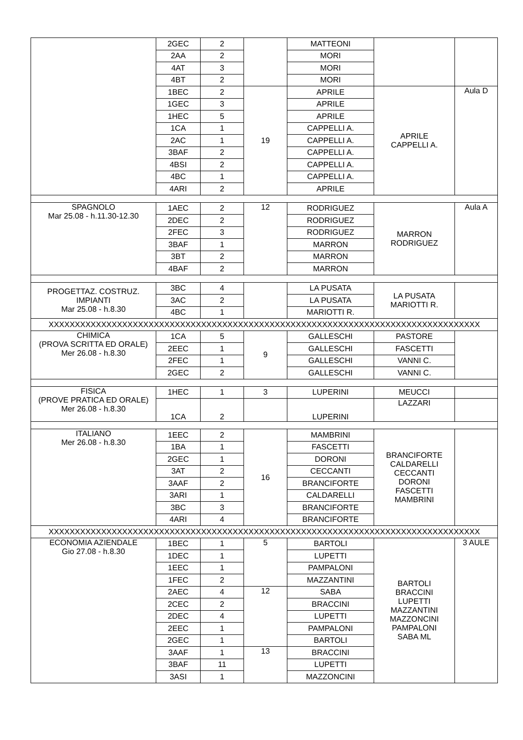| | 2GEC | 2 | | MATTEONI | | |
| | 2AA | 2 | | MORI | | |
| | 4AT | 3 | | MORI | | |
| | 4BT | 2 | | MORI | | |
| | 1BEC | 2 | 19 | APRILE | APRILE CAPPELLI A. | Aula D |
| | 1GEC | 3 | | APRILE | | |
| | 1HEC | 5 | | APRILE | | |
| | 1CA | 1 | | CAPPELLI A. | | |
| | 2AC | 1 | | CAPPELLI A. | | |
| | 3BAF | 2 | | CAPPELLI A. | | |
| | 4BSI | 2 | | CAPPELLI A. | | |
| | 4BC | 1 | | CAPPELLI A. | | |
| | 4ARI | 2 | | APRILE | | |
| SPAGNOLO Mar 25.08 - h.11.30-12.30 | 1AEC | 2 | 12 | RODRIGUEZ | MARRON RODRIGUEZ | Aula A |
| | 2DEC | 2 | | RODRIGUEZ | | |
| | 2FEC | 3 | | RODRIGUEZ | | |
| | 3BAF | 1 | | MARRON | | |
| | 3BT | 2 | | MARRON | | |
| | 4BAF | 2 | | MARRON | | |
| PROGETTAZ. COSTRUZ. IMPIANTI Mar 25.08 - h.8.30 | 3BC | 4 | | LA PUSATA | LA PUSATA MARIOTTI R. | |
| | 3AC | 2 | | LA PUSATA | | |
| | 4BC | 1 | | MARIOTTI R. | | |
| XXXXXXXXXXXXXXXXXXXXXXXXXXXXXXXXXXXXXXXXXXXXXXXXXXXXXXXXXXXXXXXXXXXXXXXXXXXXXXXXXX | | | | | | |
| CHIMICA (PROVA SCRITTA ED ORALE) Mer 26.08 - h.8.30 | 1CA | 5 | 9 | GALLESCHI | PASTORE | |
| | 2EEC | 1 | | GALLESCHI | FASCETTI | |
| | 2FEC | 1 | | GALLESCHI | VANNI C. | |
| | 2GEC | 2 | | GALLESCHI | VANNI C. | |
| FISICA (PROVE PRATICA ED ORALE) Mer 26.08 - h.8.30 | 1HEC | 1 | 3 | LUPERINI | MEUCCI | |
| | 1CA | 2 | | LUPERINI | LAZZARI | |
| ITALIANO Mer 26.08 - h.8.30 | 1EEC | 2 | 16 | MAMBRINI | BRANCIFORTE CALDARELLI CECCANTI DORONI FASCETTI MAMBRINI | |
| | 1BA | 1 | | FASCETTI | | |
| | 2GEC | 1 | | DORONI | | |
| | 3AT | 2 | | CECCANTI | | |
| | 3AAF | 2 | | BRANCIFORTE | | |
| | 3ARI | 1 | | CALDARELLI | | |
| | 3BC | 3 | | BRANCIFORTE | | |
| | 4ARI | 4 | | BRANCIFORTE | | |
| XXXXXXXXXXXXXXXXXXXXXXXXXXXXXXXXXXXXXXXXXXXXXXXXXXXXXXXXXXXXXXXXXXXXXXXXXXXXXXXXXX | | | | | | |
| ECONOMIA AZIENDALE Gio 27.08 - h.8.30 | 1BEC | 1 | 5 | BARTOLI | BARTOLI BRACCINI LUPETTI MAZZANTINI MAZZONCINI PAMPALONI SABA ML | 3 AULE |
| | 1DEC | 1 | | LUPETTI | | |
| | 1EEC | 1 | | PAMPALONI | | |
| | 1FEC | 2 | | MAZZANTINI | | |
| | 2AEC | 4 | 12 | SABA | | |
| | 2CEC | 2 | | BRACCINI | | |
| | 2DEC | 4 | | LUPETTI | | |
| | 2EEC | 1 | | PAMPALONI | | |
| | 2GEC | 1 | | BARTOLI | | |
| | 3AAF | 1 | 13 | BRACCINI | | |
| | 3BAF | 11 | | LUPETTI | | |
| | 3ASI | 1 | | MAZZONCINI | | |